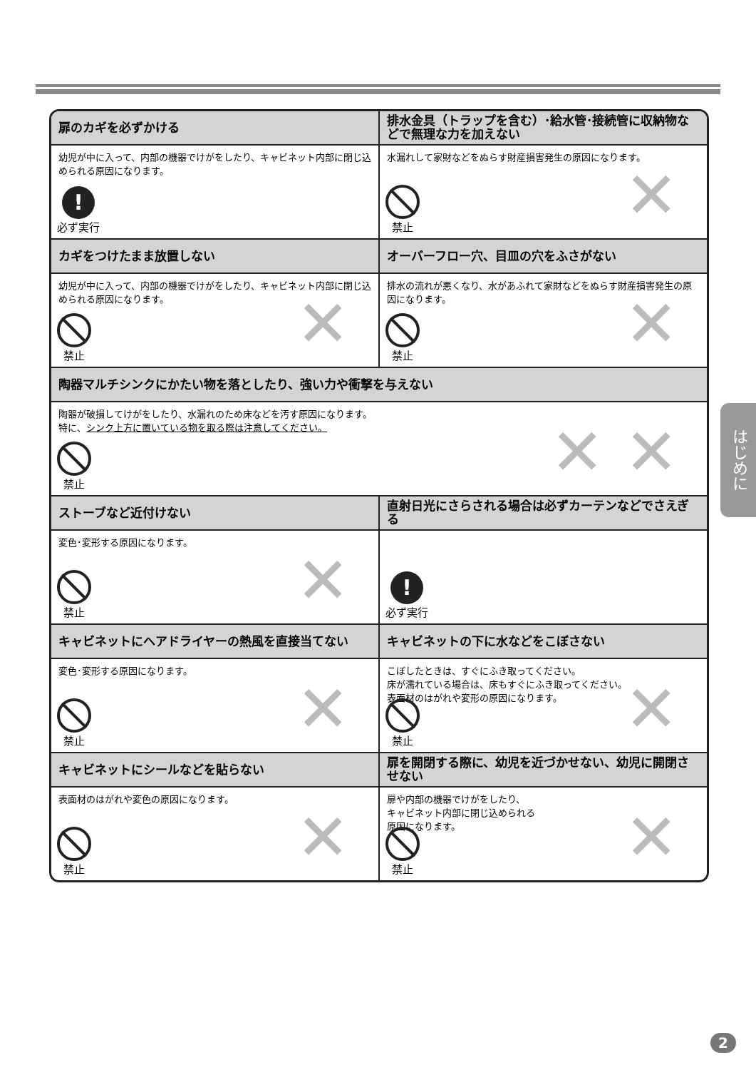扉のカギを必ずかける
幼児が中に入って、内部の機器でけがをしたり、キャビネット内部に閉じ込められる原因になります。
!
必ず実行
排水金具（トラップを含む）･給水管･接続管に収納物などで無理な力を加えない
水漏れして家財などをぬらす財産損害発生の原因になります。
禁止
✕
カギをつけたまま放置しない
幼児が中に入って、内部の機器でけがをしたり、キャビネット内部に閉じ込められる原因になります。
禁止
✕
オーバーフロー穴、目皿の穴をふさがない
排水の流れが悪くなり、水があふれて家財などをぬらす財産損害発生の原因になります。
禁止
✕
陶器マルチシンクにかたい物を落としたり、強い力や衝撃を与えない
陶器が破損してけがをしたり、水漏れのため床などを汚す原因になります。
特に、シンク上方に置いている物を取る際は注意してください。
禁止
✕ ✕
ストーブなど近付けない
変色･変形する原因になります。
禁止
✕
直射日光にさらされる場合は必ずカーテンなどでさえぎる
!
必ず実行
キャビネットにヘアドライヤーの熱風を直接当てない
変色･変形する原因になります。
禁止
✕
キャビネットの下に水などをこぼさない
こぼしたときは、すぐにふき取ってください。
床が濡れている場合は、床もすぐにふき取ってください。
表面材のはがれや変形の原因になります。
禁止
✕
キャビネットにシールなどを貼らない
表面材のはがれや変色の原因になります。
禁止
✕
扉を開閉する際に、幼児を近づかせない、幼児に開閉させない
扉や内部の機器でけがをしたり、
キャビネット内部に閉じ込められる
原因になります。
禁止
✕
はじめに
2